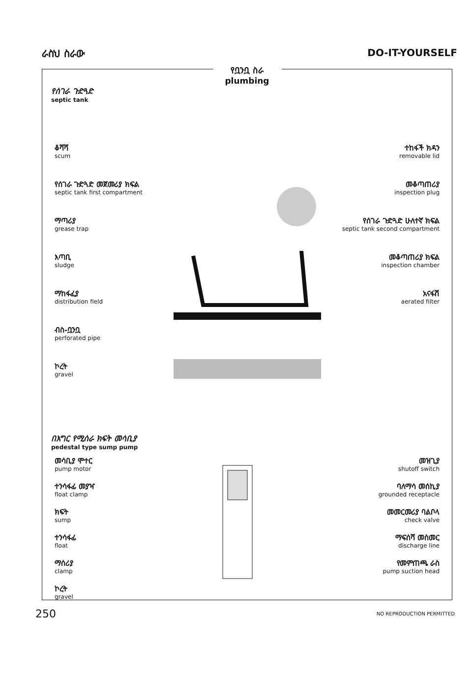ራስህ ስራው DO-IT-YOURSELF
የቧንቧ ስራ
plumbing
የሰገራ ጉድጓድ
septic tank
ቆሻሻ
scum
የሰገራ ጉድጓድ መጀመሪያ ክፍል
septic tank first compartment
ማጣሪያ
grease trap
እጣቢ
sludge
ማከፋፈያ
distribution field
ብስ-ቧንቧ
perforated pipe
ኮረት
gravel
ተከፋች ክዳን
removable lid
መቆጣጠሪያ
inspection plug
የሰገራ ጉድጓድ ሁለተኛ ክፍል
septic tank second compartment
መቆጣጠሪያ ክፍል
inspection chamber
አናፋሽ
aerated filter
በእግር የሚሰራ ክፍት መሳቢያ
pedestal type sump pump
መሳቢያ ሞተር
pump motor
ተንሳፋፊ መያዣ
float clamp
ክፍት
sump
ተንሳፋፊ
float
ማሰሪያ
clamp
ኮረት
gravel
መዝጊያ
shutoff switch
ባለማሳ መሰኪያ
grounded receptacle
መመርመሪያ ባልቦላ
check valve
ማፍሰሻ መስመር
discharge line
የመምጠጫ ራስ
pump suction head
250 NO REPRODUCTION PERMITTED